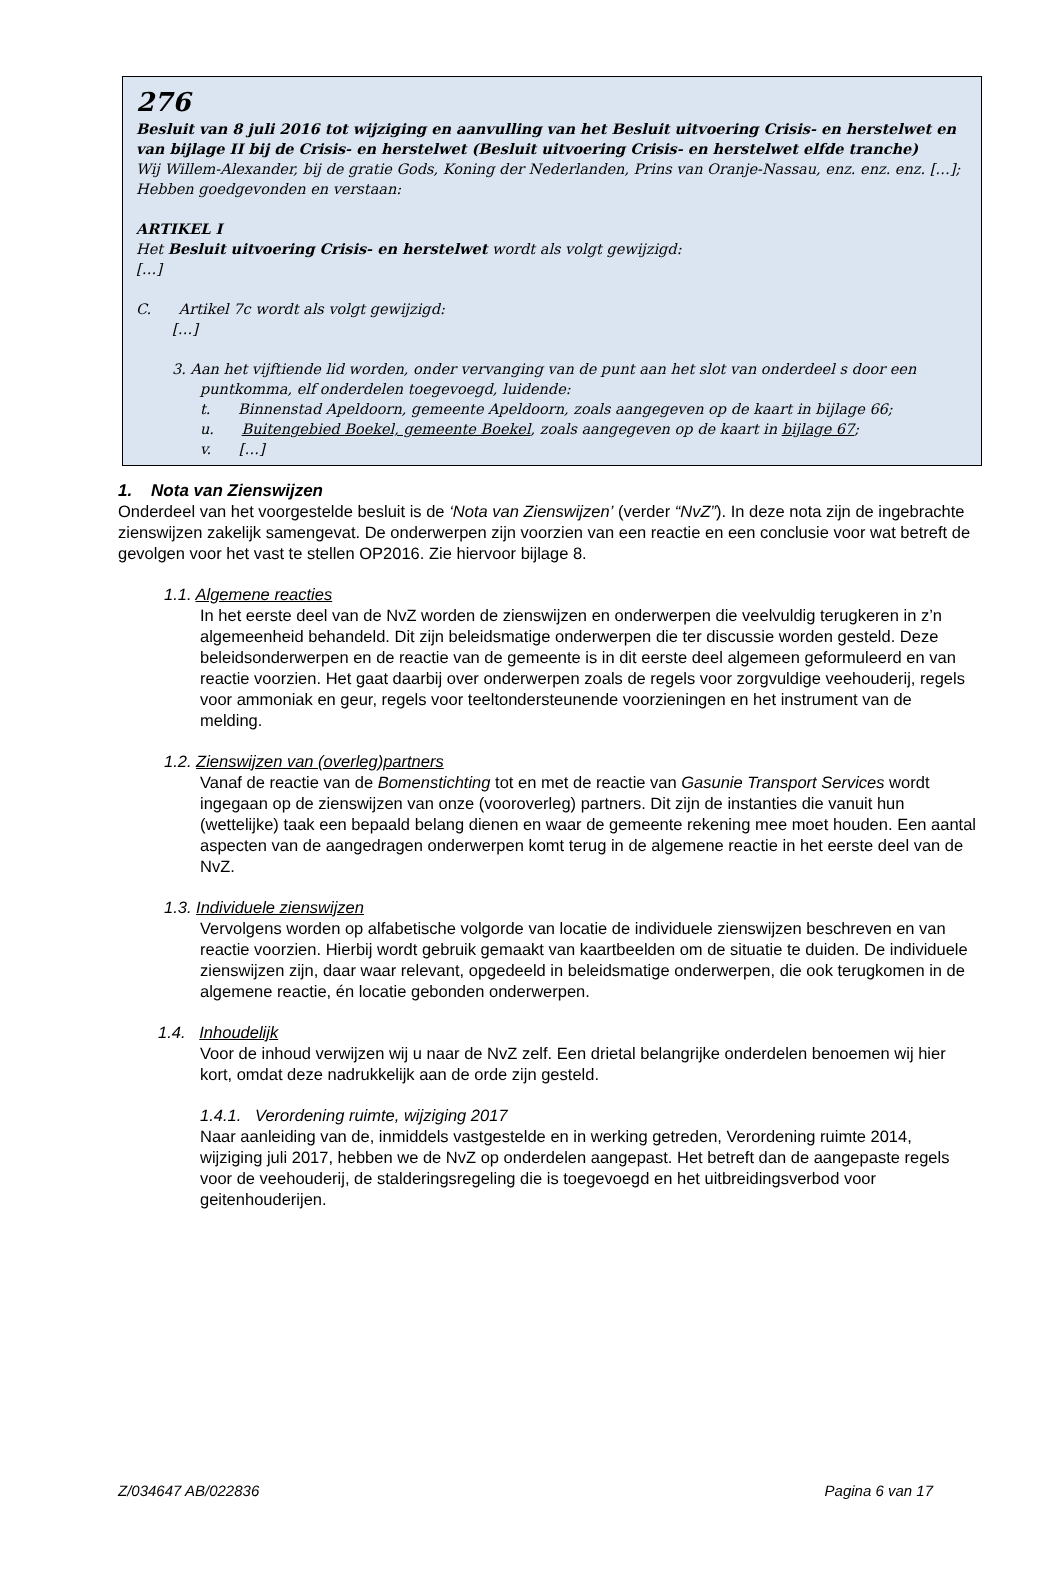276
Besluit van 8 juli 2016 tot wijziging en aanvulling van het Besluit uitvoering Crisis- en herstelwet en van bijlage II bij de Crisis- en herstelwet (Besluit uitvoering Crisis- en herstelwet elfde tranche)
Wij Willem-Alexander, bij de gratie Gods, Koning der Nederlanden, Prins van Oranje-Nassau, enz. enz. enz. […];
Hebben goedgevonden en verstaan:
ARTIKEL I
Het Besluit uitvoering Crisis- en herstelwet wordt als volgt gewijzigd:
[…]
C. Artikel 7c wordt als volgt gewijzigd:
[…]
3. Aan het vijftiende lid worden, onder vervanging van de punt aan het slot van onderdeel s door een
puntkomma, elf onderdelen toegevoegd, luidende:
t. Binnenstad Apeldoorn, gemeente Apeldoorn, zoals aangegeven op de kaart in bijlage 66;
u. Buitengebied Boekel, gemeente Boekel, zoals aangegeven op de kaart in bijlage 67;
v. […]
1. Nota van Zienswijzen
Onderdeel van het voorgestelde besluit is de ‘Nota van Zienswijzen’ (verder “NvZ”). In deze nota zijn de ingebrachte zienswijzen zakelijk samengevat. De onderwerpen zijn voorzien van een reactie en een conclusie voor wat betreft de gevolgen voor het vast te stellen OP2016. Zie hiervoor bijlage 8.
1.1. Algemene reacties
In het eerste deel van de NvZ worden de zienswijzen en onderwerpen die veelvuldig terugkeren in z’n algemeenheid behandeld. Dit zijn beleidsmatige onderwerpen die ter discussie worden gesteld. Deze beleidsonderwerpen en de reactie van de gemeente is in dit eerste deel algemeen geformuleerd en van reactie voorzien. Het gaat daarbij over onderwerpen zoals de regels voor zorgvuldige veehouderij, regels voor ammoniak en geur, regels voor teeltondersteunende voorzieningen en het instrument van de melding.
1.2. Zienswijzen van (overleg)partners
Vanaf de reactie van de Bomenstichting tot en met de reactie van Gasunie Transport Services wordt ingegaan op de zienswijzen van onze (vooroverleg) partners. Dit zijn de instanties die vanuit hun (wettelijke) taak een bepaald belang dienen en waar de gemeente rekening mee moet houden. Een aantal aspecten van de aangedragen onderwerpen komt terug in de algemene reactie in het eerste deel van de NvZ.
1.3. Individuele zienswijzen
Vervolgens worden op alfabetische volgorde van locatie de individuele zienswijzen beschreven en van reactie voorzien. Hierbij wordt gebruik gemaakt van kaartbeelden om de situatie te duiden. De individuele zienswijzen zijn, daar waar relevant, opgedeeld in beleidsmatige onderwerpen, die ook terugkomen in de algemene reactie, én locatie gebonden onderwerpen.
1.4. Inhoudelijk
Voor de inhoud verwijzen wij u naar de NvZ zelf. Een drietal belangrijke onderdelen benoemen wij hier kort, omdat deze nadrukkelijk aan de orde zijn gesteld.
1.4.1. Verordening ruimte, wijziging 2017
Naar aanleiding van de, inmiddels vastgestelde en in werking getreden, Verordening ruimte 2014, wijziging juli 2017, hebben we de NvZ op onderdelen aangepast. Het betreft dan de aangepaste regels voor de veehouderij, de stalderingsregeling die is toegevoegd en het uitbreidingsverbod voor geitenhouderijen.
Z/034647 AB/022836 Pagina 6 van 17